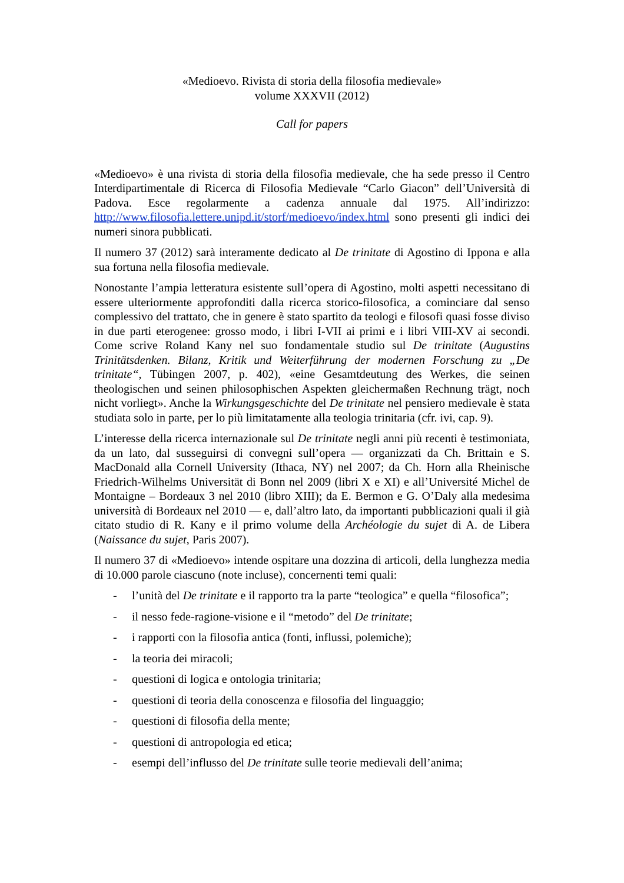«Medioevo. Rivista di storia della filosofia medievale»
volume XXXVII (2012)
Call for papers
«Medioevo» è una rivista di storia della filosofia medievale, che ha sede presso il Centro Interdipartimentale di Ricerca di Filosofia Medievale “Carlo Giacon” dell’Università di Padova. Esce regolarmente a cadenza annuale dal 1975. All’indirizzo: http://www.filosofia.lettere.unipd.it/storf/medioevo/index.html sono presenti gli indici dei numeri sinora pubblicati.
Il numero 37 (2012) sarà interamente dedicato al De trinitate di Agostino di Ippona e alla sua fortuna nella filosofia medievale.
Nonostante l’ampia letteratura esistente sull’opera di Agostino, molti aspetti necessitano di essere ulteriormente approfonditi dalla ricerca storico-filosofica, a cominciare dal senso complessivo del trattato, che in genere è stato spartito da teologi e filosofi quasi fosse diviso in due parti eterogenee: grosso modo, i libri I-VII ai primi e i libri VIII-XV ai secondi. Come scrive Roland Kany nel suo fondamentale studio sul De trinitate (Augustins Trinitätsdenken. Bilanz, Kritik und Weiterführung der modernen Forschung zu „De trinitate“, Tübingen 2007, p. 402), «eine Gesamtdeutung des Werkes, die seinen theologischen und seinen philosophischen Aspekten gleichermaßen Rechnung trägt, noch nicht vorliegt». Anche la Wirkungsgeschichte del De trinitate nel pensiero medievale è stata studiata solo in parte, per lo più limitatamente alla teologia trinitaria (cfr. ivi, cap. 9).
L’interesse della ricerca internazionale sul De trinitate negli anni più recenti è testimoniata, da un lato, dal susseguirsi di convegni sull’opera — organizzati da Ch. Brittain e S. MacDonald alla Cornell University (Ithaca, NY) nel 2007; da Ch. Horn alla Rheinische Friedrich-Wilhelms Universität di Bonn nel 2009 (libri X e XI) e all’Université Michel de Montaigne – Bordeaux 3 nel 2010 (libro XIII); da E. Bermon e G. O’Daly alla medesima università di Bordeaux nel 2010 — e, dall’altro lato, da importanti pubblicazioni quali il già citato studio di R. Kany e il primo volume della Archéologie du sujet di A. de Libera (Naissance du sujet, Paris 2007).
Il numero 37 di «Medioevo» intende ospitare una dozzina di articoli, della lunghezza media di 10.000 parole ciascuno (note incluse), concernenti temi quali:
- l’unità del De trinitate e il rapporto tra la parte “teologica” e quella “filosofica”;
- il nesso fede-ragione-visione e il “metodo” del De trinitate;
- i rapporti con la filosofia antica (fonti, influssi, polemiche);
- la teoria dei miracoli;
- questioni di logica e ontologia trinitaria;
- questioni di teoria della conoscenza e filosofia del linguaggio;
- questioni di filosofia della mente;
- questioni di antropologia ed etica;
- esempi dell’influsso del De trinitate sulle teorie medievali dell’anima;